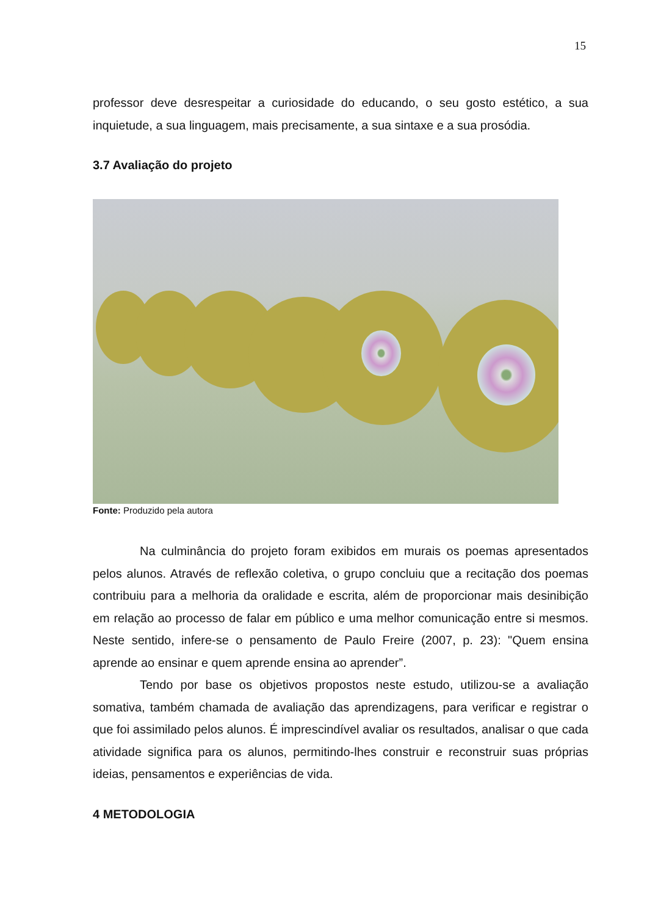15
professor deve desrespeitar a curiosidade do educando, o seu gosto estético, a sua inquietude, a sua linguagem, mais precisamente, a sua sintaxe e a sua prosódia.
3.7 Avaliação do projeto
Fonte: Produzido pela autora
Na culminância do projeto foram exibidos em murais os poemas apresentados pelos alunos. Através de reflexão coletiva, o grupo concluiu que a recitação dos poemas contribuiu para a melhoria da oralidade e escrita, além de proporcionar mais desinibição em relação ao processo de falar em público e uma melhor comunicação entre si mesmos. Neste sentido, infere-se o pensamento de Paulo Freire (2007, p. 23): "Quem ensina aprende ao ensinar e quem aprende ensina ao aprender”.
Tendo por base os objetivos propostos neste estudo, utilizou-se a avaliação somativa, também chamada de avaliação das aprendizagens, para verificar e registrar o que foi assimilado pelos alunos. É imprescindível avaliar os resultados, analisar o que cada atividade significa para os alunos, permitindo-lhes construir e reconstruir suas próprias ideias, pensamentos e experiências de vida.
4 METODOLOGIA